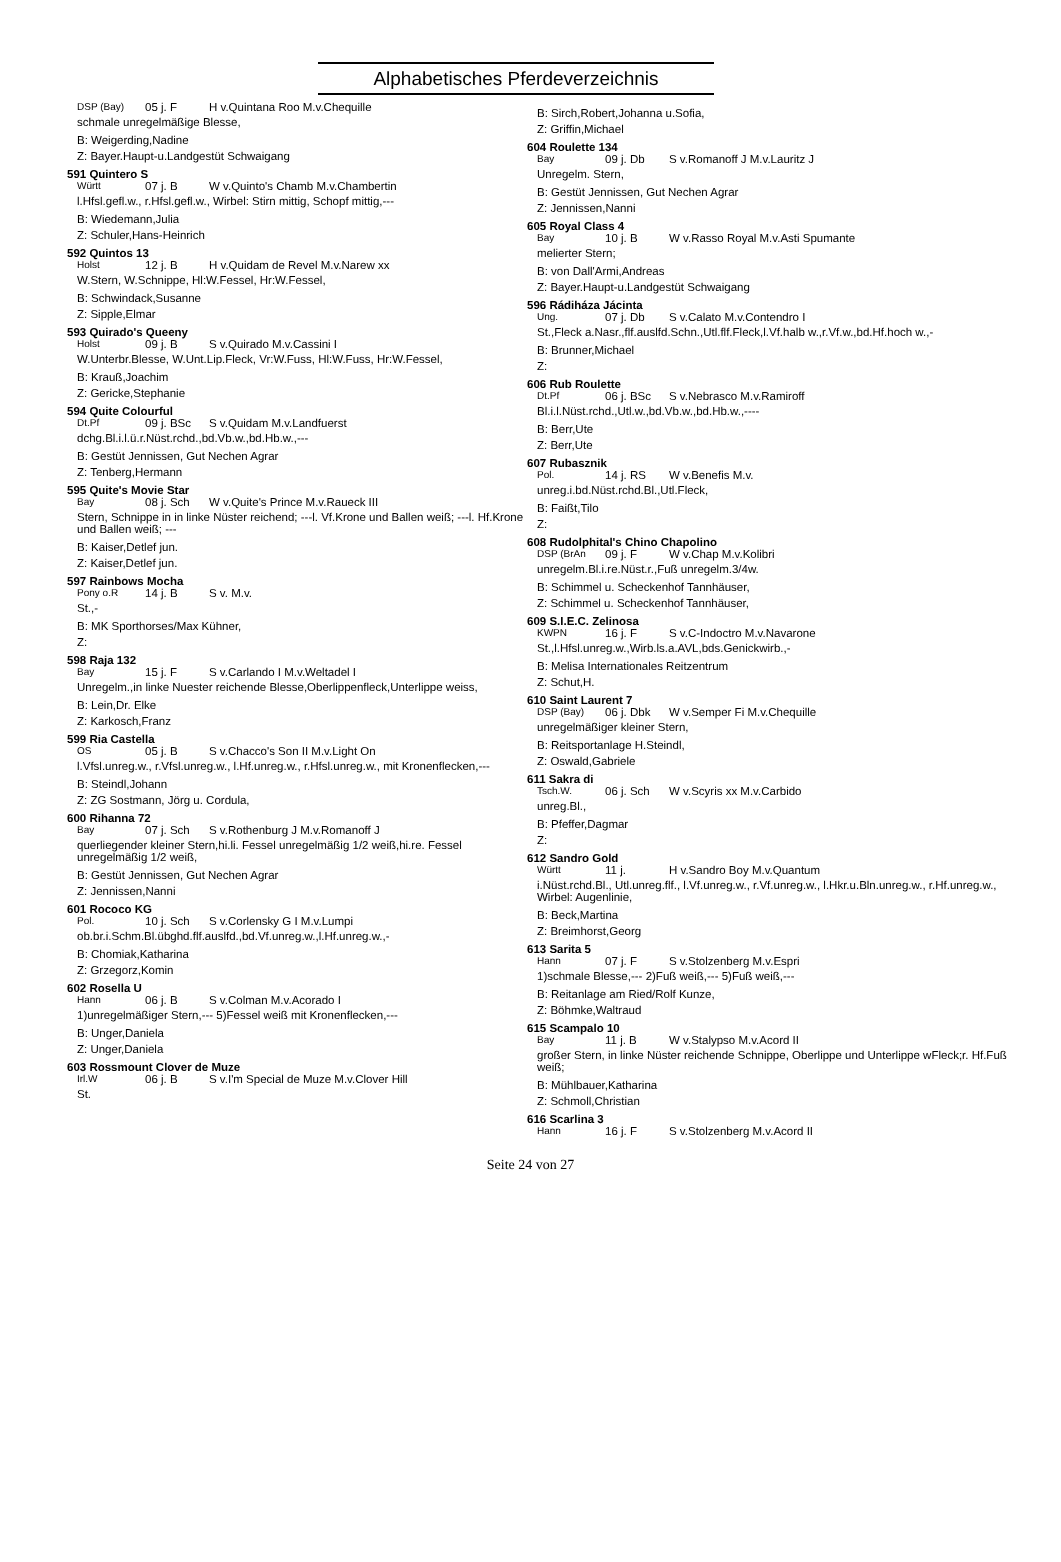Alphabetisches Pferdeverzeichnis
DSP (Bay) 05 j. F H v.Quintana Roo M.v.Chequille
schmale unregelmäßige Blesse,
B: Weigerding,Nadine
Z: Bayer.Haupt-u.Landgestüt Schwaigang
591 Quintero S
Württ 07 j. B W v.Quinto's Chamb M.v.Chambertin
l.Hfsl.gefl.w., r.Hfsl.gefl.w., Wirbel: Stirn mittig, Schopf mittig,---
B: Wiedemann,Julia
Z: Schuler,Hans-Heinrich
592 Quintos 13
Holst 12 j. B H v.Quidam de Revel M.v.Narew xx
W.Stern, W.Schnippe, Hl:W.Fessel, Hr:W.Fessel,
B: Schwindack,Susanne
Z: Sipple,Elmar
593 Quirado's Queeny
Holst 09 j. B S v.Quirado M.v.Cassini I
W.Unterbr.Blesse, W.Unt.Lip.Fleck, Vr:W.Fuss, Hl:W.Fuss, Hr:W.Fessel,
B: Krauß,Joachim
Z: Gericke,Stephanie
594 Quite Colourful
Dt.Pf 09 j. BSc S v.Quidam M.v.Landfuerst
dchg.Bl.i.l.ü.r.Nüst.rchd.,bd.Vb.w.,bd.Hb.w.,---
B: Gestüt Jennissen, Gut Nechen Agrar
Z: Tenberg,Hermann
595 Quite's Movie Star
Bay 08 j. Sch W v.Quite's Prince M.v.Raueck III
Stern, Schnippe in in linke Nüster reichend; ---l. Vf.Krone und Ballen weiß; ---l. Hf.Krone und Ballen weiß; ---
B: Kaiser,Detlef jun.
Z: Kaiser,Detlef jun.
597 Rainbows Mocha
Pony o.R 14 j. B S v. M.v.
St.,-
B: MK Sporthorses/Max Kühner,
Z:
598 Raja 132
Bay 15 j. F S v.Carlando I M.v.Weltadel I
Unregelm.,in linke Nuester reichende Blesse,Oberlippenfleck,Unterlippe weiss,
B: Lein,Dr. Elke
Z: Karkosch,Franz
599 Ria Castella
OS 05 j. B S v.Chacco's Son II M.v.Light On
l.Vfsl.unreg.w., r.Vfsl.unreg.w., l.Hf.unreg.w., r.Hfsl.unreg.w., mit Kronenflecken,---
B: Steindl,Johann
Z: ZG Sostmann, Jörg u. Cordula,
600 Rihanna 72
Bay 07 j. Sch S v.Rothenburg J M.v.Romanoff J
querliegender kleiner Stern,hi.li. Fessel unregelmäßig 1/2 weiß,hi.re. Fessel unregelmäßig 1/2 weiß,
B: Gestüt Jennissen, Gut Nechen Agrar
Z: Jennissen,Nanni
601 Rococo KG
Pol. 10 j. Sch S v.Corlensky G I M.v.Lumpi
ob.br.i.Schm.Bl.übghd.flf.auslfd.,bd.Vf.unreg.w.,l.Hf.unreg.w.,-
B: Chomiak,Katharina
Z: Grzegorz,Komin
602 Rosella U
Hann 06 j. B S v.Colman M.v.Acorado I
1)unregelmäßiger Stern,--- 5)Fessel weiß mit Kronenflecken,---
B: Unger,Daniela
Z: Unger,Daniela
603 Rossmount Clover de Muze
Irl.W 06 j. B S v.I'm Special de Muze M.v.Clover Hill
St.
B: Sirch,Robert,Johanna u.Sofia,
Z: Griffin,Michael
604 Roulette 134
Bay 09 j. Db S v.Romanoff J M.v.Lauritz J
Unregelm. Stern,
B: Gestüt Jennissen, Gut Nechen Agrar
Z: Jennissen,Nanni
605 Royal Class 4
Bay 10 j. B W v.Rasso Royal M.v.Asti Spumante
melierter Stern;
B: von Dall'Armi,Andreas
Z: Bayer.Haupt-u.Landgestüt Schwaigang
596 Rádiháza Jácinta
Ung. 07 j. Db S v.Calato M.v.Contendro I
St.,Fleck a.Nasr.,flf.auslfd.Schn.,Utl.flf.Fleck,l.Vf.halb w.,r.Vf.w.,bd.Hf.hoch w.,-
B: Brunner,Michael
Z:
606 Rub Roulette
Dt.Pf 06 j. BSc S v.Nebrasco M.v.Ramiroff
Bl.i.l.Nüst.rchd.,Utl.w.,bd.Vb.w.,bd.Hb.w.,----
B: Berr,Ute
Z: Berr,Ute
607 Rubasznik
Pol. 14 j. RS W v.Benefis M.v.
unreg.i.bd.Nüst.rchd.Bl.,Utl.Fleck,
B: Faißt,Tilo
Z:
608 Rudolphital's Chino Chapolino
DSP (BrAn 09 j. F W v.Chap M.v.Kolibri
unregelm.Bl.i.re.Nüst.r.,Fuß unregelm.3/4w.
B: Schimmel u. Scheckenhof Tannhäuser,
Z: Schimmel u. Scheckenhof Tannhäuser,
609 S.I.E.C. Zelinosa
KWPN 16 j. F S v.C-Indoctro M.v.Navarone
St.,l.Hfsl.unreg.w.,Wirb.ls.a.AVL,bds.Genickwirb.,-
B: Melisa Internationales Reitzentrum
Z: Schut,H.
610 Saint Laurent 7
DSP (Bay) 06 j. Dbk W v.Semper Fi M.v.Chequille
unregelmäßiger kleiner Stern,
B: Reitsportanlage H.Steindl,
Z: Oswald,Gabriele
611 Sakra di
Tsch.W. 06 j. Sch W v.Scyris xx M.v.Carbido
unreg.Bl.,
B: Pfeffer,Dagmar
Z:
612 Sandro Gold
Württ 11 j. H v.Sandro Boy M.v.Quantum
i.Nüst.rchd.Bl., Utl.unreg.flf., l.Vf.unreg.w., r.Vf.unreg.w., l.Hkr.u.Bln.unreg.w., r.Hf.unreg.w., Wirbel: Augenlinie,
B: Beck,Martina
Z: Breimhorst,Georg
613 Sarita 5
Hann 07 j. F S v.Stolzenberg M.v.Espri
1)schmale Blesse,--- 2)Fuß weiß,--- 5)Fuß weiß,---
B: Reitanlage am Ried/Rolf Kunze,
Z: Böhmke,Waltraud
615 Scampalo 10
Bay 11 j. B W v.Stalypso M.v.Acord II
großer Stern, in linke Nüster reichende Schnippe, Oberlippe und Unterlippe wFleck;r. Hf.Fuß weiß;
B: Mühlbauer,Katharina
Z: Schmoll,Christian
616 Scarlina 3
Hann 16 j. F S v.Stolzenberg M.v.Acord II
Seite 24 von 27